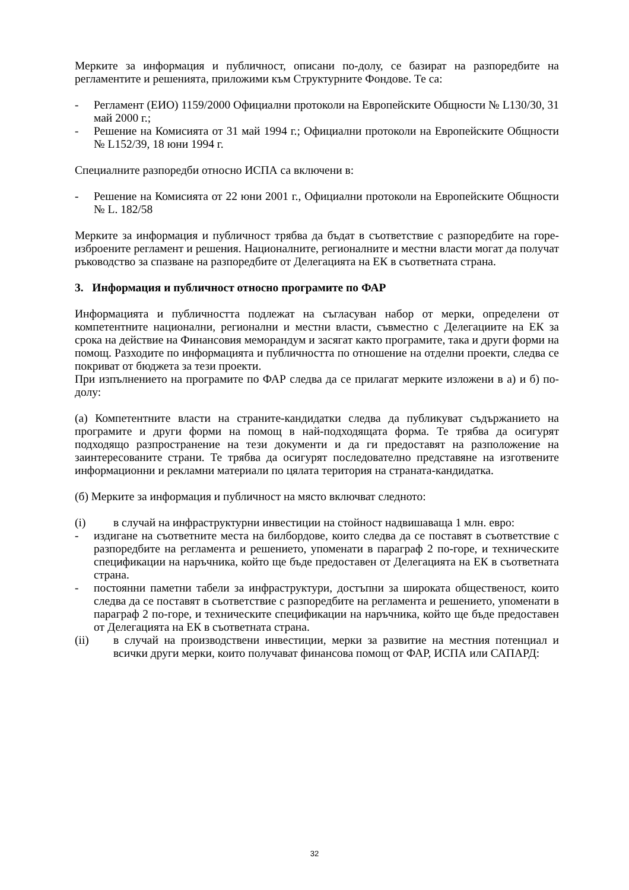Мерките за информация и публичност, описани по-долу, се базират на разпоредбите на регламентите и решенията, приложими към Структурните Фондове. Те са:
- Регламент (ЕИО) 1159/2000 Официални протоколи на Европейските Общности № L130/30, 31 май 2000 г.;
- Решение на Комисията от 31 май 1994 г.; Официални протоколи на Европейските Общности № L152/39, 18 юни 1994 г.
Специалните разпоредби относно ИСПА са включени в:
- Решение на Комисията от 22 юни 2001 г., Официални протоколи на Европейските Общности № L. 182/58
Мерките за информация и публичност трябва да бъдат в съответствие с разпоредбите на горе-изброените регламент и решения. Националните, регионалните и местни власти могат да получат ръководство за спазване на разпоредбите от Делегацията на ЕК в съответната страна.
3. Информация и публичност относно програмите по ФАР
Информацията и публичността подлежат на съгласуван набор от мерки, определени от компетентните национални, регионални и местни власти, съвместно с Делегациите на ЕК за срока на действие на Финансовия меморандум и засягат както програмите, така и други форми на помощ. Разходите по информацията и публичността по отношение на отделни проекти, следва се покриват от бюджета за тези проекти.
При изпълнението на програмите по ФАР следва да се прилагат мерките изложени в а) и б) по-долу:
(а) Компетентните власти на страните-кандидатки следва да публикуват съдържанието на програмите и други форми на помощ в най-подходящата форма. Те трябва да осигурят подходящо разпространение на тези документи и да ги предоставят на разположение на заинтересованите страни. Те трябва да осигурят последователно представяне на изготвените информационни и рекламни материали по цялата територия на страната-кандидатка.
(б) Мерките за информация и публичност на място включват следното:
(i) в случай на инфраструктурни инвестиции на стойност надвишаваща 1 млн. евро:
- издигане на съответните места на билбордове, които следва да се поставят в съответствие с разпоредбите на регламента и решението, упоменати в параграф 2 по-горе, и техническите спецификации на наръчника, който ще бъде предоставен от Делегацията на ЕК в съответната страна.
- постоянни паметни табели за инфраструктури, достъпни за широката общественост, които следва да се поставят в съответствие с разпоредбите на регламента и решението, упоменати в параграф 2 по-горе, и техническите спецификации на наръчника, който ще бъде предоставен от Делегацията на ЕК в съответната страна.
(ii) в случай на производствени инвестиции, мерки за развитие на местния потенциал и всички други мерки, които получават финансова помощ от ФАР, ИСПА или САПАРД:
32